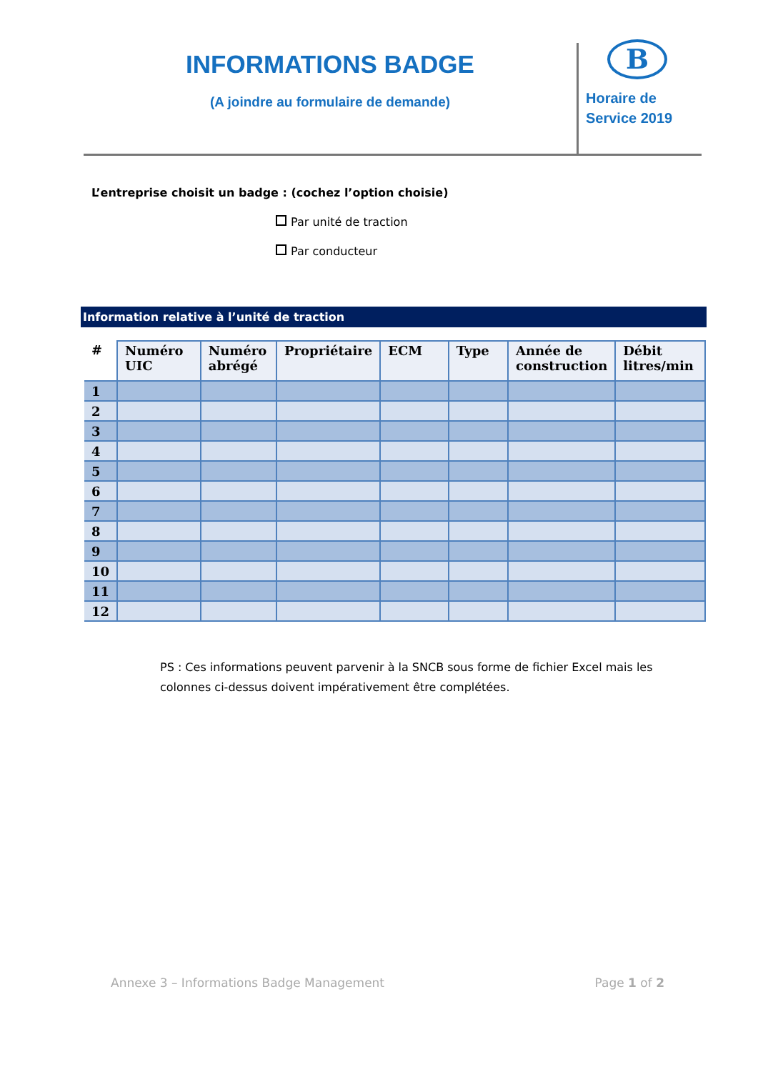INFORMATIONS BADGE
(A joindre au formulaire de demande)
B
Horaire de
Service 2019
L’entreprise choisit un badge : (cochez l’option choisie)
Par unité de traction
Par conducteur
Information relative à l’unité de traction
| # | Numéro UIC | Numéro abrégé | Propriétaire | ECM | Type | Année de construction | Débit litres/min |
| --- | --- | --- | --- | --- | --- | --- | --- |
| 1 | | | | | | | |
| 2 | | | | | | | |
| 3 | | | | | | | |
| 4 | | | | | | | |
| 5 | | | | | | | |
| 6 | | | | | | | |
| 7 | | | | | | | |
| 8 | | | | | | | |
| 9 | | | | | | | |
| 10 | | | | | | | |
| 11 | | | | | | | |
| 12 | | | | | | | |
PS : Ces informations peuvent parvenir à la SNCB sous forme de fichier Excel mais les colonnes ci-dessus doivent impérativement être complétées.
Annexe 3 – Informations Badge Management Page 1 of 2